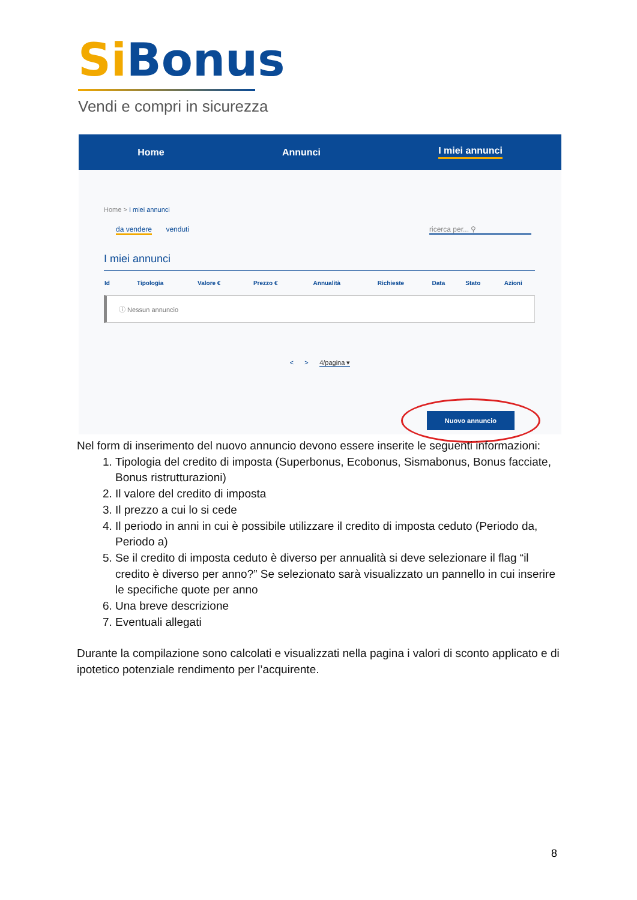Si Bonus
Vendi e compri in sicurezza
Home Annunci I miei annunci
Home > I miei annunci
da vendere venduti ricerca per... ⚲
I miei annunci
| Id | Tipologia | Valore € | Prezzo € | Annualità | Richieste | Data | Stato | Azioni |
| --- | --- | --- | --- | --- | --- | --- | --- | --- |
ⓘ Nessun annuncio
< > 4/pagina ▾
Nuovo annuncio
Nel form di inserimento del nuovo annuncio devono essere inserite le seguenti informazioni:
1. Tipologia del credito di imposta (Superbonus, Ecobonus, Sismabonus, Bonus facciate, Bonus ristrutturazioni)
2. Il valore del credito di imposta
3. Il prezzo a cui lo si cede
4. Il periodo in anni in cui è possibile utilizzare il credito di imposta ceduto (Periodo da, Periodo a)
5. Se il credito di imposta ceduto è diverso per annualità si deve selezionare il flag “il credito è diverso per anno?” Se selezionato sarà visualizzato un pannello in cui inserire le specifiche quote per anno
6. Una breve descrizione
7. Eventuali allegati
Durante la compilazione sono calcolati e visualizzati nella pagina i valori di sconto applicato e di ipotetico potenziale rendimento per l’acquirente.
8